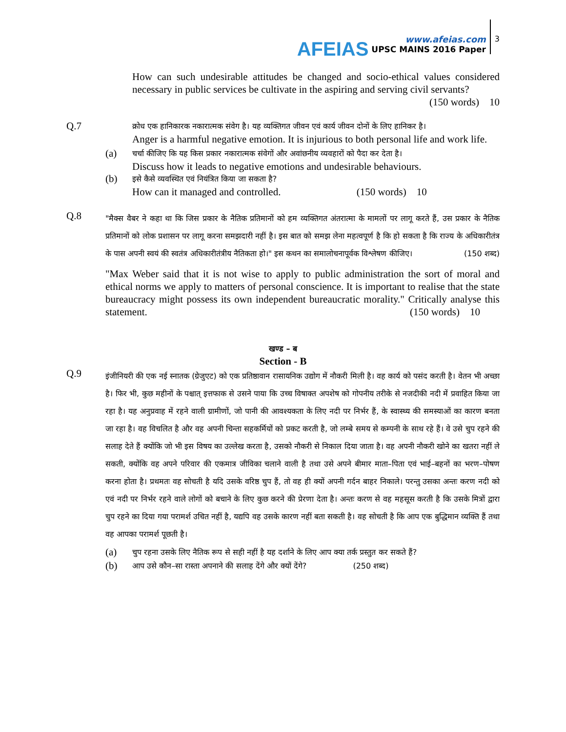AFEIAS
www.afeias.com
UPSC MAINS 2016 Paper
3
How can such undesirable attitudes be changed and socio-ethical values considered necessary in public services be cultivate in the aspiring and serving civil servants? (150 words) 10
Q.7
क्रोध एक हानिकारक नकारात्मक संवेग है। यह व्यक्तिगत जीवन एवं कार्य जीवन दोनों के लिए हानिकर है।
Anger is a harmful negative emotion. It is injurious to both personal life and work life.
(a)
चर्चा कीजिए कि यह किस प्रकार नकारात्मक संवेगों और अवांछनीय व्यवहारों को पैदा कर देता है।
Discuss how it leads to negative emotions and undesirable behaviours.
(b)
इसे कैसे व्यवस्थित एवं नियंत्रित किया जा सकता है?
How can it managed and controlled. (150 words) 10
Q.8
"मैक्स वैबर ने कहा था कि जिस प्रकार के नैतिक प्रतिमानों को हम व्यक्तिगत अंतरात्मा के मामलों पर लागू करते हैं, उस प्रकार के नैतिक प्रतिमानों को लोक प्रशासन पर लागू करना समझदारी नहीं है। इस बात को समझ लेना महत्वपूर्ण है कि हो सकता है कि राज्य के अधिकारीतंत्र के पास अपनी स्वयं की स्वतंत्र अधिकारीतंत्रीय नैतिकता हो।" इस कथन का समालोचनापूर्वक विश्लेषण कीजिए। (150 शब्द)
"Max Weber said that it is not wise to apply to public administration the sort of moral and ethical norms we apply to matters of personal conscience. It is important to realise that the state bureaucracy might possess its own independent bureaucratic morality." Critically analyse this statement. (150 words) 10
खण्ड – ब
Section - B
Q.9
इंजीनियरी की एक नई स्नातक (ग्रेजुएट) को एक प्रतिष्ठावान रासायनिक उद्योग में नौकरी मिली है। वह कार्य को पसंद करती है। वेतन भी अच्छा है। फिर भी, कुछ महीनों के पश्चात् इत्तफाक से उसने पाया कि उच्च विषाक्त अपशेष को गोपनीय तरीके से नजदीकी नदी में प्रवाहित किया जा रहा है। यह अनुप्रवाह में रहने वाली ग्रामीणों, जो पानी की आवश्यकता के लिए नदी पर निर्भर हैं, के स्वास्थ्य की समस्याओं का कारण बनता जा रहा है। वह विचलित है और वह अपनी चिन्ता सहकर्मियों को प्रकट करती है, जो लम्बे समय से कम्पनी के साथ रहे हैं। वे उसे चुप रहने की सलाह देते हैं क्योंकि जो भी इस विषय का उल्लेख करता है, उसको नौकरी से निकाल दिया जाता है। वह अपनी नौकरी खोने का खतरा नहीं ले सकती, क्योंकि वह अपने परिवार की एकमात्र जीविका चलाने वाली है तथा उसे अपने बीमार माता–पिता एवं भाई–बहनों का भरण–पोषण करना होता है। प्रथमतः वह सोचती है यदि उसके वरिष्ठ चुप हैं, तो वह ही क्यों अपनी गर्दन बाहर निकाले। परन्तु उसका अन्तः करण नदी को एवं नदी पर निर्भर रहने वाले लोगों को बचाने के लिए कुछ करने की प्रेरणा देता है। अन्तः करण से वह महसूस करती है कि उसके मित्रों द्वारा चुप रहने का दिया गया परामर्श उचित नहीं है, यद्यपि वह उसके कारण नहीं बता सकती है। वह सोचती है कि आप एक बुद्धिमान व्यक्ति हैं तथा वह आपका परामर्श पूछती है।
(a)
चुप रहना उसके लिए नैतिक रूप से सही नहीं है यह दर्शाने के लिए आप क्या तर्क प्रस्तुत कर सकते हैं?
(b)
आप उसे कौन–सा रास्ता अपनाने की सलाह देंगे और क्यों देंगे? (250 शब्द)